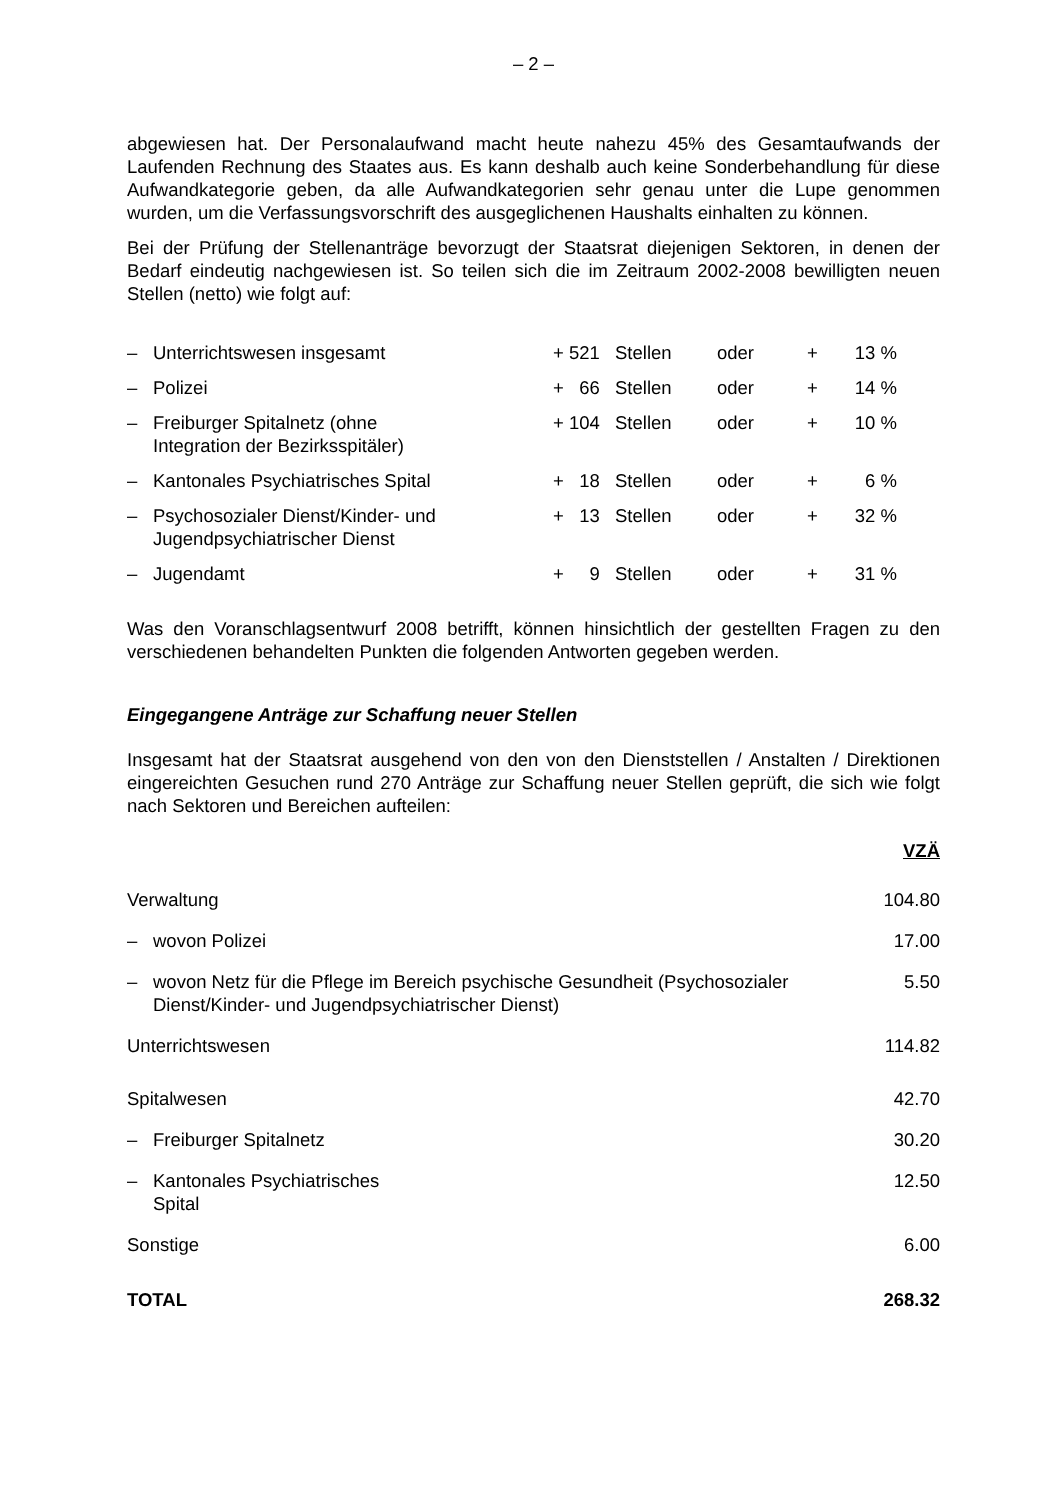– 2 –
abgewiesen hat. Der Personalaufwand macht heute nahezu 45% des Gesamtaufwands der Laufenden Rechnung des Staates aus. Es kann deshalb auch keine Sonderbehandlung für diese Aufwandkategorie geben, da alle Aufwandkategorien sehr genau unter die Lupe genommen wurden, um die Verfassungsvorschrift des ausgeglichenen Haushalts einhalten zu können.
Bei der Prüfung der Stellenanträge bevorzugt der Staatsrat diejenigen Sektoren, in denen der Bedarf eindeutig nachgewiesen ist. So teilen sich die im Zeitraum 2002-2008 bewilligten neuen Stellen (netto) wie folgt auf:
| – | Unterrichtswesen insgesamt | + 521 | Stellen | oder | + | 13 % |
| – | Polizei | + 66 | Stellen | oder | + | 14 % |
| – | Freiburger Spitalnetz (ohne Integration der Bezirksspitäler) | + 104 | Stellen | oder | + | 10 % |
| – | Kantonales Psychiatrisches Spital | + 18 | Stellen | oder | + | 6 % |
| – | Psychosozialer Dienst/Kinder- und Jugendpsychiatrischer Dienst | + 13 | Stellen | oder | + | 32 % |
| – | Jugendamt | + 9 | Stellen | oder | + | 31 % |
Was den Voranschlagsentwurf 2008 betrifft, können hinsichtlich der gestellten Fragen zu den verschiedenen behandelten Punkten die folgenden Antworten gegeben werden.
Eingegangene Anträge zur Schaffung neuer Stellen
Insgesamt hat der Staatsrat ausgehend von den von den Dienststellen / Anstalten / Direktionen eingereichten Gesuchen rund 270 Anträge zur Schaffung neuer Stellen geprüft, die sich wie folgt nach Sektoren und Bereichen aufteilen:
| | | VZÄ |
| Verwaltung | | 104.80 |
| – | wovon Polizei | 17.00 |
| – | wovon Netz für die Pflege im Bereich psychische Gesundheit (Psychosozialer Dienst/Kinder- und Jugendpsychiatrischer Dienst) | 5.50 |
| Unterrichtswesen | | 114.82 |
| Spitalwesen | | 42.70 |
| – | Freiburger Spitalnetz | 30.20 |
| – | Kantonales Psychiatrisches Spital | 12.50 |
| Sonstige | | 6.00 |
| TOTAL | | 268.32 |